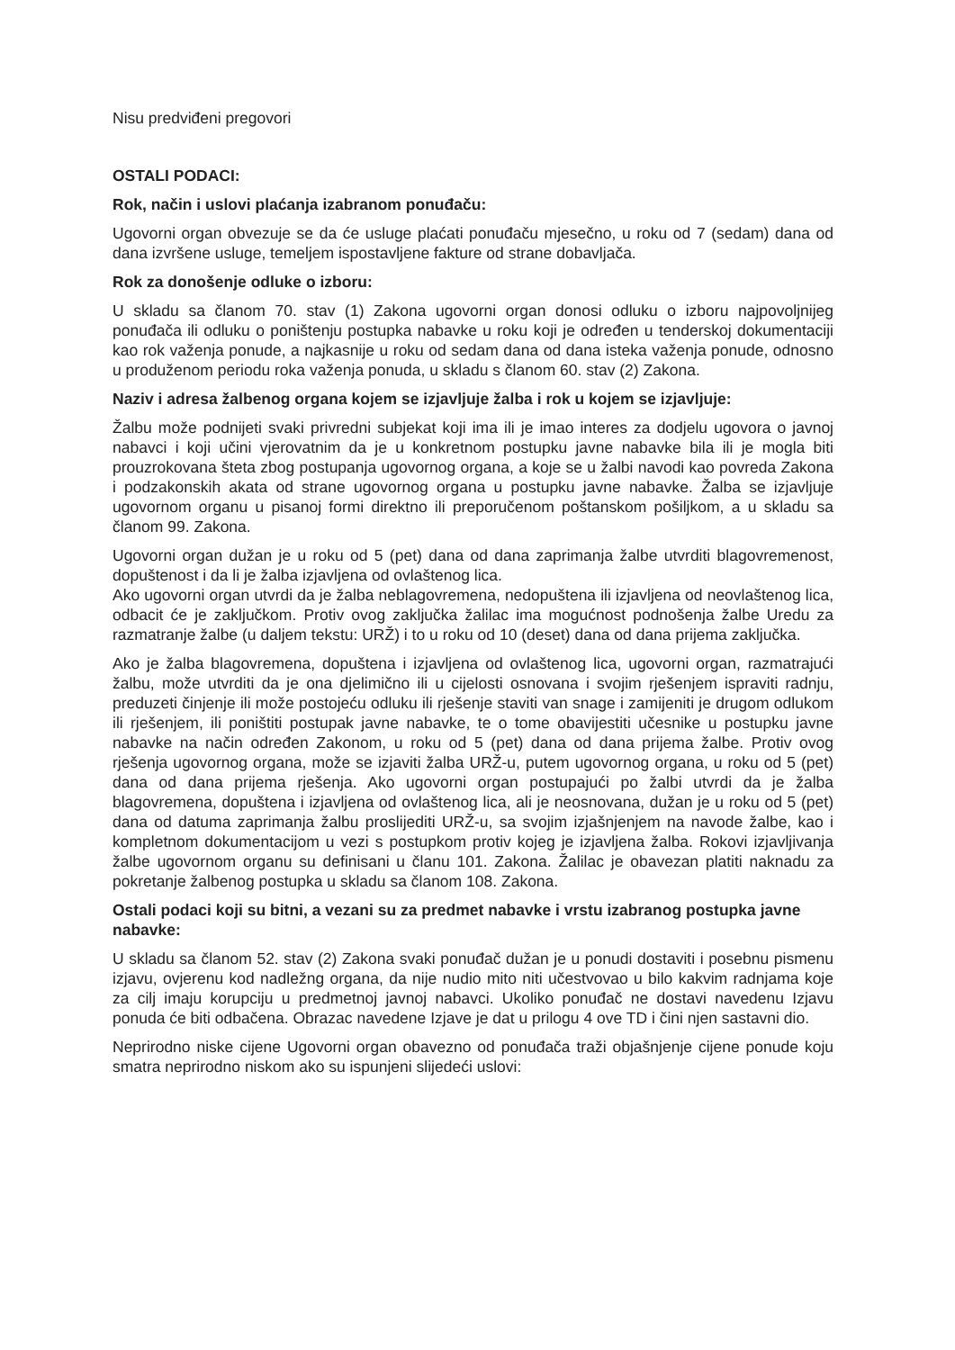Nisu predviđeni pregovori
OSTALI PODACI:
Rok, način i uslovi plaćanja izabranom ponuđaču:
Ugovorni organ obvezuje se da će usluge plaćati ponuđaču mjesečno, u roku od 7 (sedam) dana od dana izvršene usluge, temeljem ispostavljene fakture od strane dobavljača.
Rok za donošenje odluke o izboru:
U skladu sa članom 70. stav (1) Zakona ugovorni organ donosi odluku o izboru najpovoljnijeg ponuđača ili odluku o poništenju postupka nabavke u roku koji je određen u tenderskoj dokumentaciji kao rok važenja ponude, a najkasnije u roku od sedam dana od dana isteka važenja ponude, odnosno u produženom periodu roka važenja ponuda, u skladu s članom 60. stav (2) Zakona.
Naziv i adresa žalbenog organa kojem se izjavljuje žalba i rok u kojem se izjavljuje:
Žalbu može podnijeti svaki privredni subjekat koji ima ili je imao interes za dodjelu ugovora o javnoj nabavci i koji učini vjerovatnim da je u konkretnom postupku javne nabavke bila ili je mogla biti prouzrokovana šteta zbog postupanja ugovornog organa, a koje se u žalbi navodi kao povreda Zakona i podzakonskih akata od strane ugovornog organa u postupku javne nabavke. Žalba se izjavljuje ugovornom organu u pisanoj formi direktno ili preporučenom poštanskom pošiljkom, a u skladu sa članom 99. Zakona.
Ugovorni organ dužan je u roku od 5 (pet) dana od dana zaprimanja žalbe utvrditi blagovremenost, dopuštenost i da li je žalba izjavljena od ovlaštenog lica.
Ako ugovorni organ utvrdi da je žalba neblagovremena, nedopuštena ili izjavljena od neovlaštenog lica, odbacit će je zaključkom. Protiv ovog zaključka žalilac ima mogućnost podnošenja žalbe Uredu za razmatranje žalbe (u daljem tekstu: URŽ) i to u roku od 10 (deset) dana od dana prijema zaključka.
Ako je žalba blagovremena, dopuštena i izjavljena od ovlaštenog lica, ugovorni organ, razmatrajući žalbu, može utvrditi da je ona djelimično ili u cijelosti osnovana i svojim rješenjem ispraviti radnju, preduzeti činjenje ili može postojeću odluku ili rješenje staviti van snage i zamijeniti je drugom odlukom ili rješenjem, ili poništiti postupak javne nabavke, te o tome obavijestiti učesnike u postupku javne nabavke na način određen Zakonom, u roku od 5 (pet) dana od dana prijema žalbe. Protiv ovog rješenja ugovornog organa, može se izjaviti žalba URŽ-u, putem ugovornog organa, u roku od 5 (pet) dana od dana prijema rješenja. Ako ugovorni organ postupajući po žalbi utvrdi da je žalba blagovremena, dopuštena i izjavljena od ovlaštenog lica, ali je neosnovana, dužan je u roku od 5 (pet) dana od datuma zaprimanja žalbu proslijediti URŽ-u, sa svojim izjašnjenjem na navode žalbe, kao i kompletnom dokumentacijom u vezi s postupkom protiv kojeg je izjavljena žalba. Rokovi izjavljivanja žalbe ugovornom organu su definisani u članu 101. Zakona. Žalilac je obavezan platiti naknadu za pokretanje žalbenog postupka u skladu sa članom 108. Zakona.
Ostali podaci koji su bitni, a vezani su za predmet nabavke i vrstu izabranog postupka javne nabavke:
U skladu sa članom 52. stav (2) Zakona svaki ponuđač dužan je u ponudi dostaviti i posebnu pismenu izjavu, ovjerenu kod nadležng organa, da nije nudio mito niti učestvovao u bilo kakvim radnjama koje za cilj imaju korupciju u predmetnoj javnoj nabavci. Ukoliko ponuđač ne dostavi navedenu Izjavu ponuda će biti odbačena. Obrazac navedene Izjave je dat u prilogu 4 ove TD i čini njen sastavni dio.
Neprirodno niske cijene Ugovorni organ obavezno od ponuđača traži objašnjenje cijene ponude koju smatra neprirodno niskom ako su ispunjeni slijedeći uslovi: